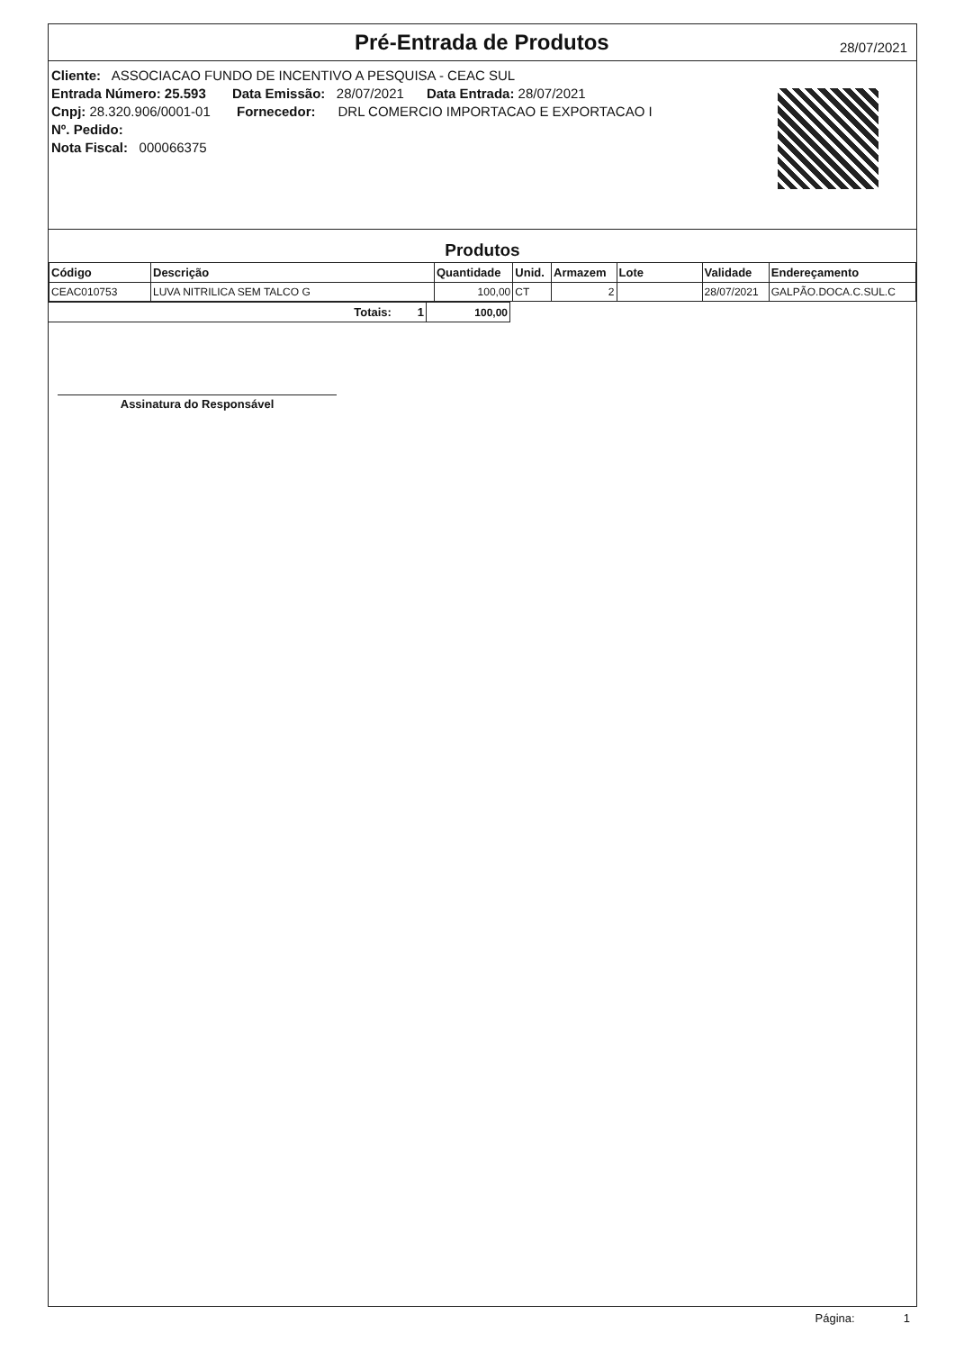Pré-Entrada de Produtos
28/07/2021
Cliente: ASSOCIACAO FUNDO DE INCENTIVO A PESQUISA - CEAC SUL
Entrada Número: 25.593 Data Emissão: 28/07/2021 Data Entrada: 28/07/2021
Cnpj: 28.320.906/0001-01 Fornecedor: DRL COMERCIO IMPORTACAO E EXPORTACAO I
Nº. Pedido:
Nota Fiscal: 000066375
Produtos
| Código | Descrição | Quantidade | Unid. | Armazem | Lote | Validade | Endereçamento |
| --- | --- | --- | --- | --- | --- | --- | --- |
| CEAC010753 | LUVA NITRILICA SEM TALCO G | 100,00 | CT | 2 | | 28/07/2021 | GALPÃO.DOCA.C.SUL.C |
| Totais: 1 | 100,00 |
Assinatura do Responsável
Página: 1